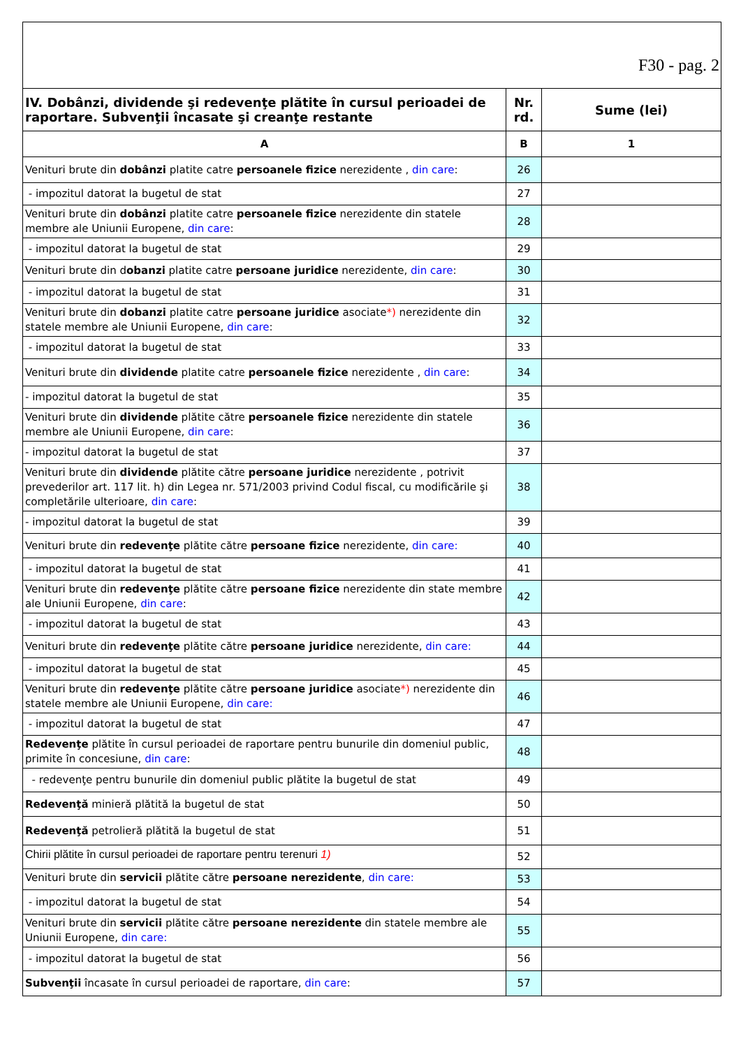| F30 - pag. 2 | | |
| IV. Dobânzi, dividende şi redevenţe plătite în cursul perioadei de raportare. Subvenţii încasate şi creanţe restante | Nr. rd. | Sume (lei) |
| A | B | 1 |
| Venituri brute din dobânzi platite catre persoanele fizice nerezidente , din care : | 26 | |
| - impozitul datorat la bugetul de stat | 27 | |
| Venituri brute din dobânzi platite catre persoanele fizice nerezidente din statele membre ale Uniunii Europene, din care : | 28 | |
| - impozitul datorat la bugetul de stat | 29 | |
| Venituri brute din d obanzi platite catre persoane juridice nerezidente, din care : | 30 | |
| - impozitul datorat la bugetul de stat | 31 | |
| Venituri brute din dobanzi platite catre persoane juridice asociate *) nerezidente din statele membre ale Uniunii Europene, din care : | 32 | |
| - impozitul datorat la bugetul de stat | 33 | |
| Venituri brute din dividende platite catre persoanele fizice nerezidente , din care : | 34 | |
| - impozitul datorat la bugetul de stat | 35 | |
| Venituri brute din dividende plătite către persoanele fizice nerezidente din statele membre ale Uniunii Europene, din care : | 36 | |
| - impozitul datorat la bugetul de stat | 37 | |
| Venituri brute din dividende plătite către persoane juridice nerezidente , potrivit prevederilor art. 117 lit. h) din Legea nr. 571/2003 privind Codul fiscal, cu modificările şi completările ulterioare, din care : | 38 | |
| - impozitul datorat la bugetul de stat | 39 | |
| Venituri brute din redevenţe plătite către persoane fizice nerezidente, din care: | 40 | |
| - impozitul datorat la bugetul de stat | 41 | |
| Venituri brute din redevenţe plătite către persoane fizice nerezidente din state membre ale Uniunii Europene, din care : | 42 | |
| - impozitul datorat la bugetul de stat | 43 | |
| Venituri brute din redevenţe plătite către persoane juridice nerezidente, din care: | 44 | |
| - impozitul datorat la bugetul de stat | 45 | |
| Venituri brute din redevenţe plătite către persoane juridice asociate *) nerezidente din statele membre ale Uniunii Europene, din care: | 46 | |
| - impozitul datorat la bugetul de stat | 47 | |
| Redevenţe plătite în cursul perioadei de raportare pentru bunurile din domeniul public, primite în concesiune, din care : | 48 | |
| - redevenţe pentru bunurile din domeniul public plătite la bugetul de stat | 49 | |
| Redevenţă minieră plătită la bugetul de stat | 50 | |
| Redevenţă petrolieră plătită la bugetul de stat | 51 | |
| Chirii plătite în cursul perioadei de raportare pentru terenuri 1) | 52 | |
| Venituri brute din servicii plătite către persoane nerezidente , din care: | 53 | |
| - impozitul datorat la bugetul de stat | 54 | |
| Venituri brute din servicii plătite către persoane nerezidente din statele membre ale Uniunii Europene, din care: | 55 | |
| - impozitul datorat la bugetul de stat | 56 | |
| Subvenţii încasate în cursul perioadei de raportare, din care : | 57 | |